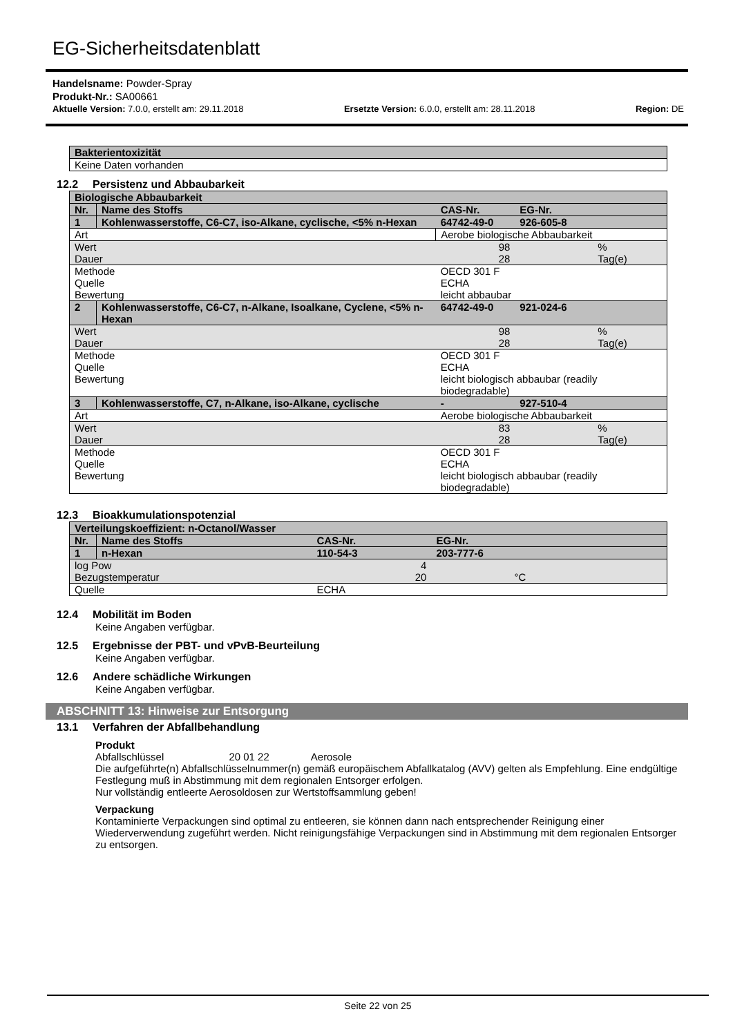EG-Sicherheitsdatenblatt
Handelsname: Powder-Spray
Produkt-Nr.: SA00661
Aktuelle Version: 7.0.0, erstellt am: 29.11.2018 Ersetzte Version: 6.0.0, erstellt am: 28.11.2018 Region: DE
| Bakterientoxizität |
| Keine Daten vorhanden |
12.2 Persistenz und Abbaubarkeit
| Biologische Abbaubarkeit | | | |
| Nr. | Name des Stoffs | CAS-Nr. | EG-Nr. |
| 1 | Kohlenwasserstoffe, C6-C7, iso-Alkane, cyclische, <5% n-Hexan | 64742-49-0 | 926-605-8 |
| Art | | Aerobe biologische Abbaubarkeit | |
| Wert Dauer | | 98 28 | % Tag(e) |
| Methode Quelle Bewertung | | OECD 301 F ECHA leicht abbaubar | |
| 2 | Kohlenwasserstoffe, C6-C7, n-Alkane, Isoalkane, Cyclene, <5% n-Hexan | 64742-49-0 | 921-024-6 |
| Wert Dauer | | 98 28 | % Tag(e) |
| Methode Quelle Bewertung | | OECD 301 F ECHA leicht biologisch abbaubar (readily biodegradable) | |
| 3 | Kohlenwasserstoffe, C7, n-Alkane, iso-Alkane, cyclische | - | 927-510-4 |
| Art | | Aerobe biologische Abbaubarkeit | |
| Wert Dauer | | 83 28 | % Tag(e) |
| Methode Quelle Bewertung | | OECD 301 F ECHA leicht biologisch abbaubar (readily biodegradable) | |
12.3 Bioakkumulationspotenzial
| Verteilungskoeffizient: n-Octanol/Wasser | | | |
| Nr. | Name des Stoffs | CAS-Nr. | EG-Nr. |
| 1 | n-Hexan | 110-54-3 | 203-777-6 |
| log Pow Bezugstemperatur | | 4 20 | °C |
| Quelle | | ECHA | |
12.4 Mobilität im Boden
Keine Angaben verfügbar.
12.5 Ergebnisse der PBT- und vPvB-Beurteilung
Keine Angaben verfügbar.
12.6 Andere schädliche Wirkungen
Keine Angaben verfügbar.
ABSCHNITT 13: Hinweise zur Entsorgung
13.1 Verfahren der Abfallbehandlung
Produkt
Abfallschlüssel 20 01 22 Aerosole
Die aufgeführte(n) Abfallschlüsselnummer(n) gemäß europäischem Abfallkatalog (AVV) gelten als Empfehlung. Eine endgültige Festlegung muß in Abstimmung mit dem regionalen Entsorger erfolgen.
Nur vollständig entleerte Aerosoldosen zur Wertstoffsammlung geben!
Verpackung
Kontaminierte Verpackungen sind optimal zu entleeren, sie können dann nach entsprechender Reinigung einer Wiederverwendung zugeführt werden. Nicht reinigungsfähige Verpackungen sind in Abstimmung mit dem regionalen Entsorger zu entsorgen.
Seite 22 von 25